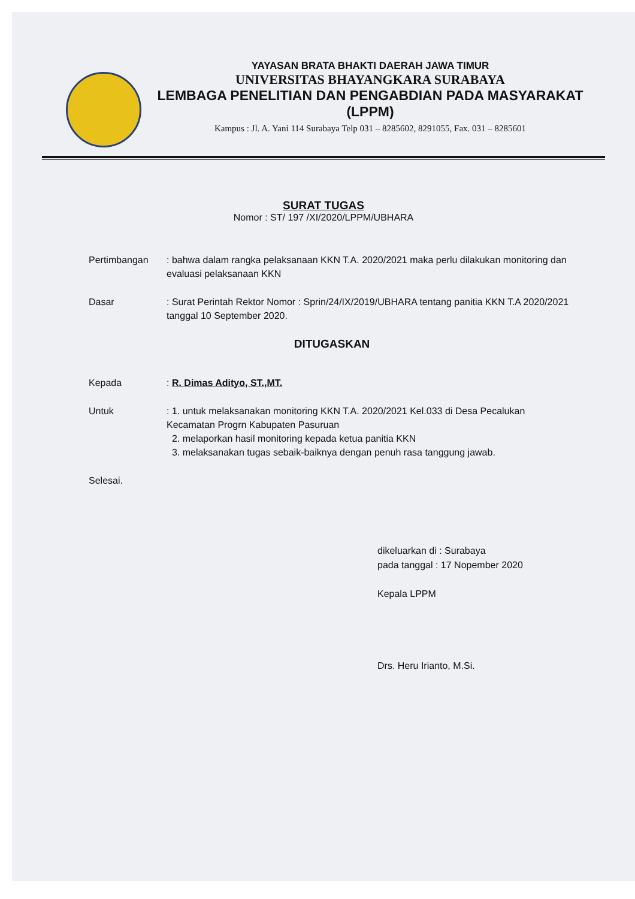YAYASAN BRATA BHAKTI DAERAH JAWA TIMUR
UNIVERSITAS BHAYANGKARA SURABAYA
LEMBAGA PENELITIAN DAN PENGABDIAN PADA MASYARAKAT
(LPPM)
Kampus : Jl. A. Yani 114 Surabaya Telp 031 – 8285602, 8291055, Fax. 031 – 8285601
SURAT TUGAS
Nomor : ST/ 197 /XI/2020/LPPM/UBHARA
| Pertimbangan | : bahwa dalam rangka pelaksanaan KKN T.A. 2020/2021 maka perlu dilakukan monitoring dan evaluasi pelaksanaan KKN |
| Dasar | : Surat Perintah Rektor Nomor : Sprin/24/IX/2019/UBHARA tentang panitia KKN T.A 2020/2021 tanggal 10 September 2020. |
| DITUGASKAN | |
| Kepada | : R. Dimas Adityo, ST.,MT. |
| Untuk | : 1. untuk melaksanakan monitoring KKN T.A. 2020/2021 Kel.033 di Desa Pecalukan Kecamatan Progrn Kabupaten Pasuruan 2. melaporkan hasil monitoring kepada ketua panitia KKN 3. melaksanakan tugas sebaik-baiknya dengan penuh rasa tanggung jawab. |
| Selesai. | |
dikeluarkan di : Surabaya
pada tanggal : 17 Nopember 2020
Kepala LPPM
Drs. Heru Irianto, M.Si.